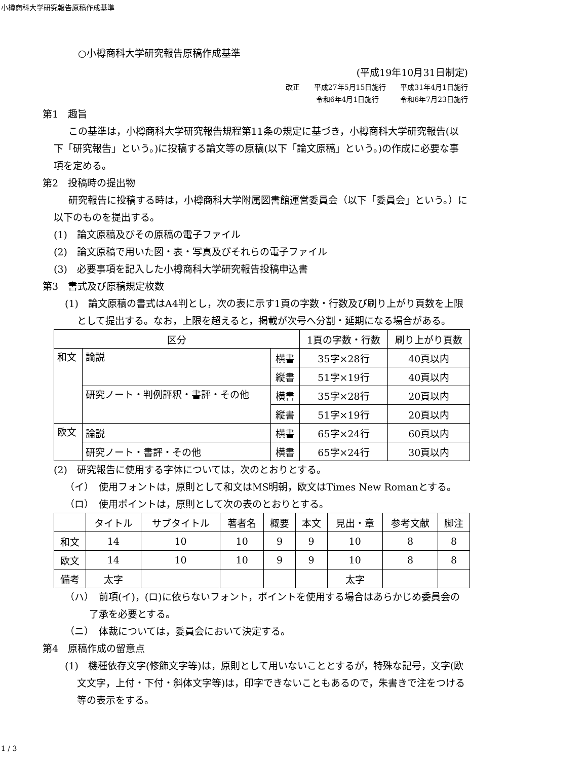小樽商科大学研究報告原稿作成基準
○小樽商科大学研究報告原稿作成基準
(平成19年10月31日制定)
改正　　平成27年5月15日施行　　平成31年4月1日施行
令和6年4月1日施行　　　令和6年7月23日施行
第1　趣旨
この基準は，小樽商科大学研究報告規程第11条の規定に基づき，小樽商科大学研究報告(以下「研究報告」という。)に投稿する論文等の原稿(以下「論文原稿」という。)の作成に必要な事項を定める。
第2　投稿時の提出物
研究報告に投稿する時は，小樽商科大学附属図書館運営委員会（以下「委員会」という。）に以下のものを提出する。
(1)　論文原稿及びその原稿の電子ファイル
(2)　論文原稿で用いた図・表・写真及びそれらの電子ファイル
(3)　必要事項を記入した小樽商科大学研究報告投稿申込書
第3　書式及び原稿規定枚数
(1)　論文原稿の書式はA4判とし，次の表に示す1頁の字数・行数及び刷り上がり頁数を上限として提出する。なお，上限を超えると，掲載が次号へ分割・延期になる場合がある。
| 区分 | | | 1頁の字数・行数 | 刷り上がり頁数 |
| --- | --- | --- | --- | --- |
| 和文 | 論説 | 横書 | 35字×28行 | 40頁以内 |
| | | 縦書 | 51字×19行 | 40頁以内 |
| | 研究ノート・判例評釈・書評・その他 | 横書 | 35字×28行 | 20頁以内 |
| | | 縦書 | 51字×19行 | 20頁以内 |
| 欧文 | 論説 | 横書 | 65字×24行 | 60頁以内 |
| | 研究ノート・書評・その他 | 横書 | 65字×24行 | 30頁以内 |
(2)　研究報告に使用する字体については，次のとおりとする。
（イ）　使用フォントは，原則として和文はMS明朝，欧文はTimes New Romanとする。
（ロ）　使用ポイントは，原則として次の表のとおりとする。
| | タイトル | サブタイトル | 著者名 | 概要 | 本文 | 見出・章 | 参考文献 | 脚注 |
| --- | --- | --- | --- | --- | --- | --- | --- | --- |
| 和文 | 14 | 10 | 10 | 9 | 9 | 10 | 8 | 8 |
| 欧文 | 14 | 10 | 10 | 9 | 9 | 10 | 8 | 8 |
| 備考 | 太字 | | | | | 太字 | | |
（ハ）　前項(イ)，(ロ)に依らないフォント，ポイントを使用する場合はあらかじめ委員会の了承を必要とする。
（ニ）　体裁については，委員会において決定する。
第4　原稿作成の留意点
(1)　機種依存文字(修飾文字等)は，原則として用いないこととするが，特殊な記号，文字(欧文文字，上付・下付・斜体文字等)は，印字できないこともあるので，朱書きで注をつける等の表示をする。
1 / 3